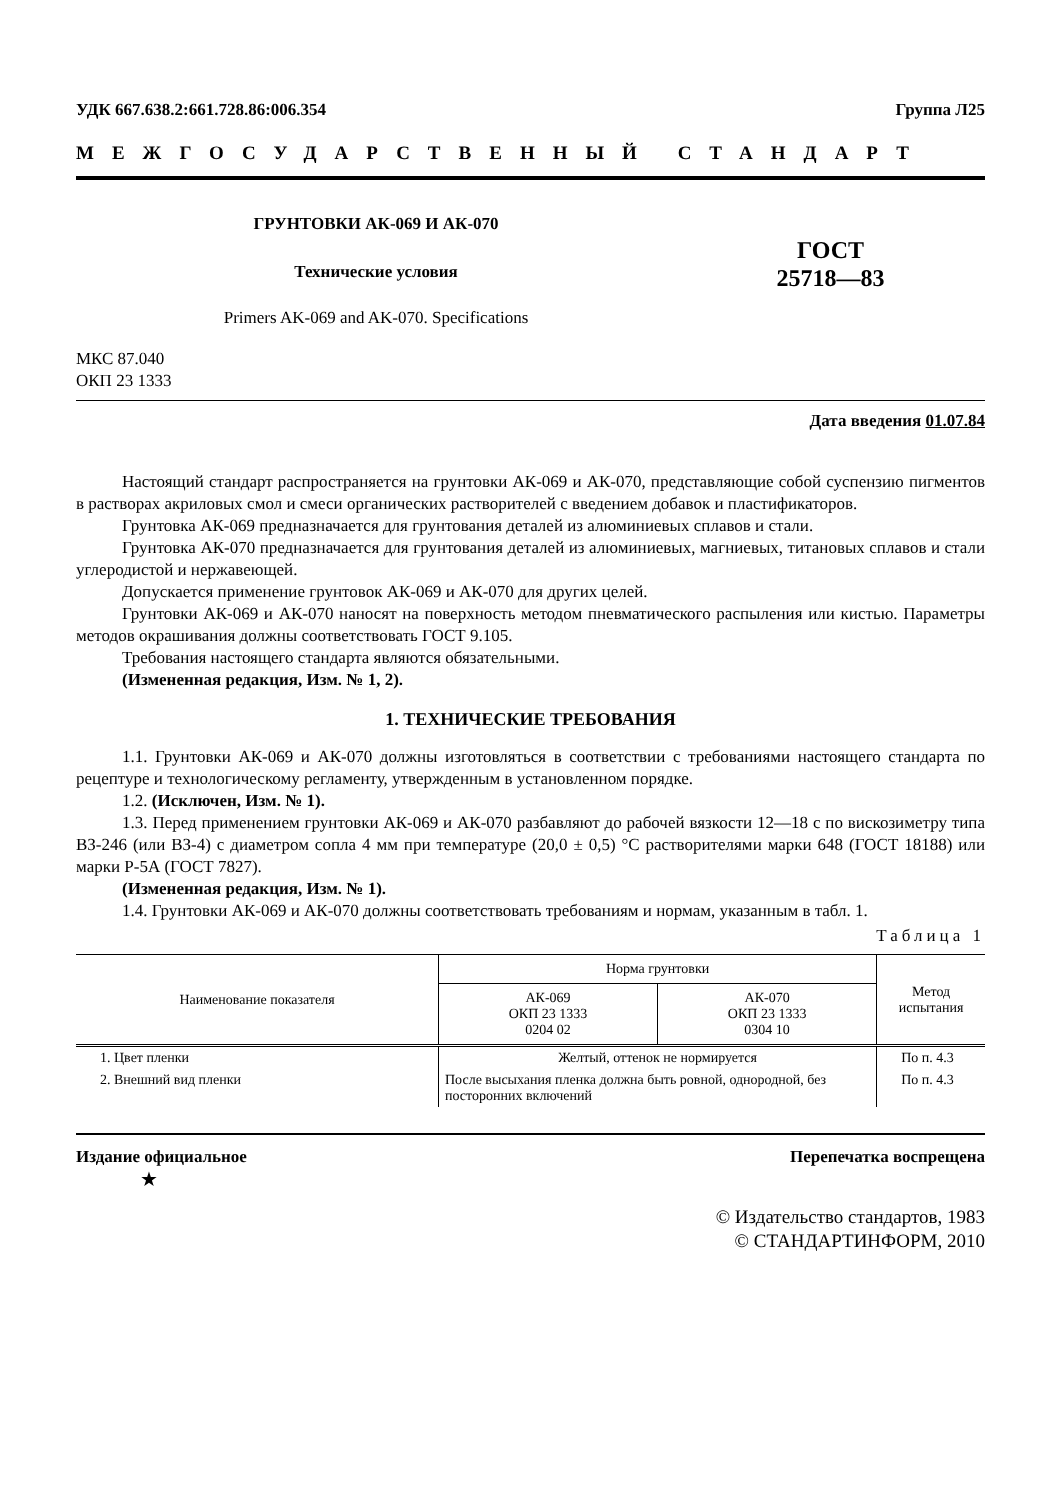УДК 667.638.2:661.728.86:006.354 Группа Л25
МЕЖГОСУДАРСТВЕННЫЙ СТАНДАРТ
ГРУНТОВКИ АК-069 И АК-070
Технические условия
Primers AK-069 and AK-070. Specifications
ГОСТ
25718—83
МКС 87.040
ОКП 23 1333
Дата введения 01.07.84
Настоящий стандарт распространяется на грунтовки АК-069 и АК-070, представляющие собой суспензию пигментов в растворах акриловых смол и смеси органических растворителей с введением добавок и пластификаторов.
Грунтовка АК-069 предназначается для грунтования деталей из алюминиевых сплавов и стали.
Грунтовка АК-070 предназначается для грунтования деталей из алюминиевых, магниевых, титановых сплавов и стали углеродистой и нержавеющей.
Допускается применение грунтовок АК-069 и АК-070 для других целей.
Грунтовки АК-069 и АК-070 наносят на поверхность методом пневматического распыления или кистью. Параметры методов окрашивания должны соответствовать ГОСТ 9.105.
Требования настоящего стандарта являются обязательными.
(Измененная редакция, Изм. № 1, 2).
1. ТЕХНИЧЕСКИЕ ТРЕБОВАНИЯ
1.1. Грунтовки АК-069 и АК-070 должны изготовляться в соответствии с требованиями настоящего стандарта по рецептуре и технологическому регламенту, утвержденным в установленном порядке.
1.2. (Исключен, Изм. № 1).
1.3. Перед применением грунтовки АК-069 и АК-070 разбавляют до рабочей вязкости 12—18 с по вискозиметру типа ВЗ-246 (или ВЗ-4) с диаметром сопла 4 мм при температуре (20,0 ± 0,5) °С растворителями марки 648 (ГОСТ 18188) или марки Р-5А (ГОСТ 7827).
(Измененная редакция, Изм. № 1).
1.4. Грунтовки АК-069 и АК-070 должны соответствовать требованиям и нормам, указанным в табл. 1.
Таблица 1
| Наименование показателя | Норма грунтовки | | Метод испытания |
| --- | --- | --- | --- |
| | АК-069 ОКП 23 1333 0204 02 | АК-070 ОКП 23 1333 0304 10 | |
| 1. Цвет пленки | Желтый, оттенок не нормируется | | По п. 4.3 |
| 2. Внешний вид пленки | После высыхания пленка должна быть ровной, однородной, без посторонних включений | | По п. 4.3 |
Издание официальное Перепечатка воспрещена
★
© Издательство стандартов, 1983
© СТАНДАРТИНФОРМ, 2010